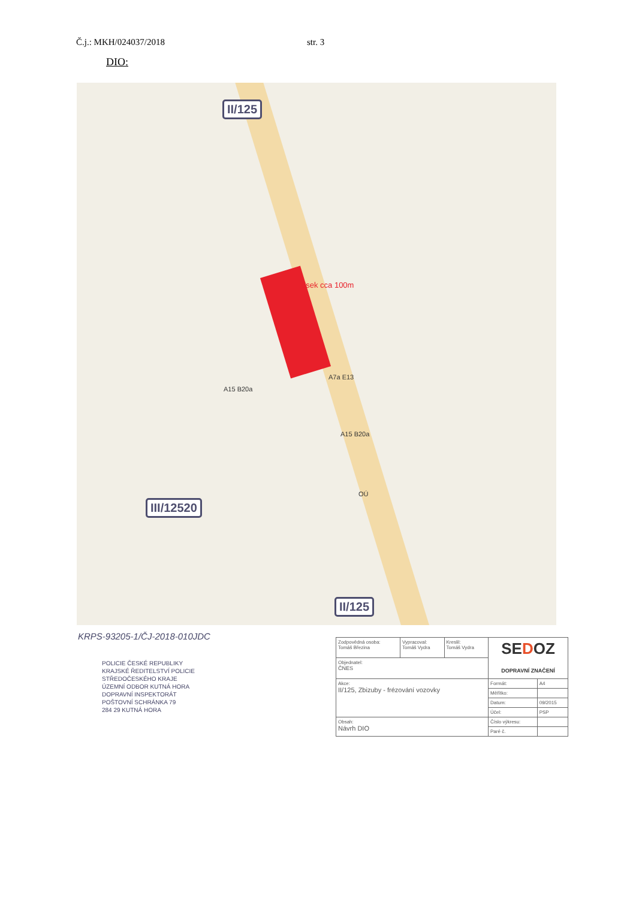Č.j.: MKH/024037/2018 str. 3
DIO:
II/125
úsek cca 100m
A7a E13
A15 B20a
A15 B20a
OÚ
III/12520
II/125
KRPS-93205-1/ČJ-2018-010JDC
POLICIE ČESKÉ REPUBLIKY
KRAJSKÉ ŘEDITELSTVÍ POLICIE
STŘEDOČESKÉHO KRAJE
ÚZEMNÍ ODBOR KUTNÁ HORA
DOPRAVNÍ INSPEKTORÁT
POŠTOVNÍ SCHRÁNKA 79
284 29 KUTNÁ HORA
| Zodpovědná osoba: Tomáš Březina | Vypracoval: Tomáš Vydra | Kreslil: Tomáš Vydra | SE D OZ DOPRAVNÍ ZNAČENÍ | |
| Objednatel: ČNES | | | | |
| Akce: II/125, Zbizuby - frézování vozovky | | | Formát: | A4 |
| | | | Měřítko: | |
| | | | Datum: | 09/2015 |
| | | | Účel: | PSP |
| Obsah: Návrh DIO | | | Číslo výkresu: | |
| | | | Paré č. | |